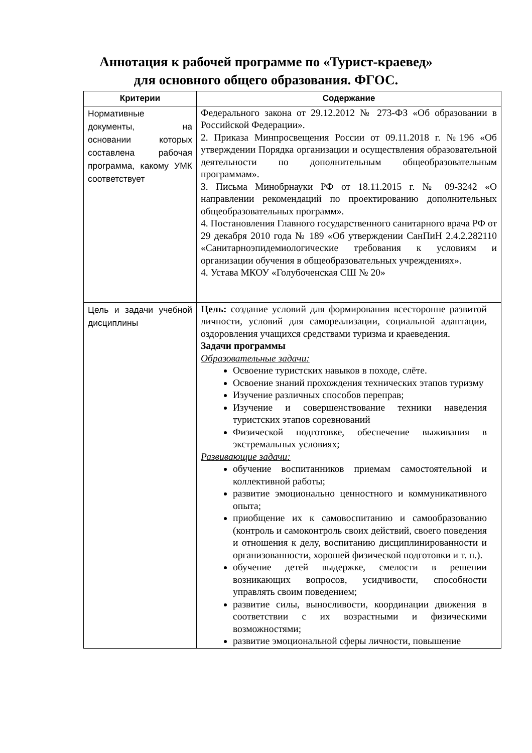Аннотация к рабочей программе по «Турист-краевед»
для основного общего образования. ФГОС.
| Критерии | Содержание |
| --- | --- |
| Нормативные документы, на основании которых составлена рабочая программа, какому УМК соответствует | Федерального закона от 29.12.2012 № 273-ФЗ «Об образовании в Российской Федерации». 2. Приказа Минпросвещения России от 09.11.2018 г. №196 «Об утверждении Порядка организации и осуществления образовательной деятельности по дополнительным общеобразовательным программам». 3. Письма Минобрнауки РФ от 18.11.2015 г. № 09-3242 «О направлении рекомендаций по проектированию дополнительных общеобразовательных программ». 4. Постановления Главного государственного санитарного врача РФ от 29 декабря 2010 года № 189 «Об утверждении СанПиН 2.4.2.282110 «Санитарноэпидемиологические требования к условиям и организации обучения в общеобразовательных учреждениях». 4. Устава МКОУ «Голубоченская СШ № 20» |
| Цель и задачи учебной дисциплины | Цель: создание условий для формирования всесторонне развитой личности, условий для самореализации, социальной адаптации, оздоровления учащихся средствами туризма и краеведения. Задачи программы Образовательные задачи: Освоение туристских навыков в походе, слёте. Освоение знаний прохождения технических этапов туризму Изучение различных способов переправ; Изучение и совершенствование техники наведения туристских этапов соревнований Физической подготовке, обеспечение выживания в экстремальных условиях; Развивающие задачи: обучение воспитанников приемам самостоятельной и коллективной работы; развитие эмоционально ценностного и коммуникативного опыта; приобщение их к самовоспитанию и самообразованию (контроль и самоконтроль своих действий, своего поведения и отношения к делу, воспитанию дисциплинированности и организованности, хорошей физической подготовки и т. п.). обучение детей выдержке, смелости в решении возникающих вопросов, усидчивости, способности управлять своим поведением; развитие силы, выносливости, координации движения в соответствии с их возрастными и физическими возможностями; развитие эмоциональной сферы личности, повышение |